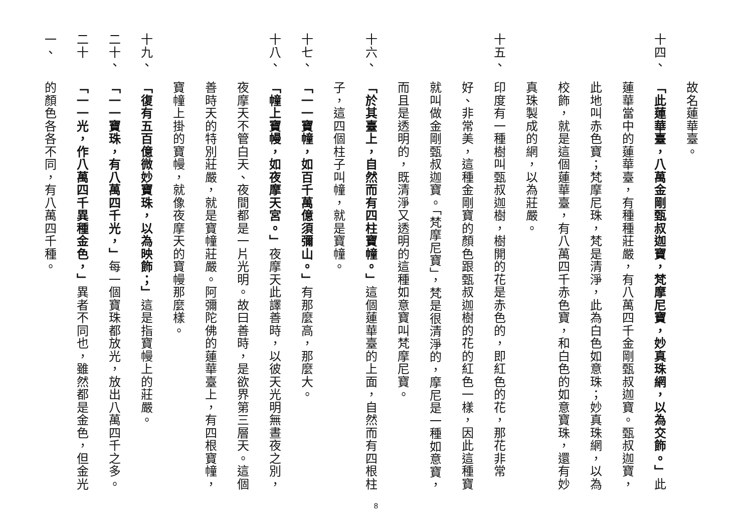故名蓮華臺。
十四、
「此蓮華臺，八萬金剛甄叔迦寶，梵摩尼寶，妙真珠網，以為交飾。」此蓮華當中的蓮華臺，有種種莊嚴，有八萬四千金剛甄叔迦寶。甄叔迦寶，此地叫赤色寶；梵摩尼珠，梵是清淨，此為白色如意珠；妙真珠網，以為校飾，就是這個蓮華臺，有八萬四千赤色寶，和白色的如意寶珠，還有妙真珠製成的網，以為莊嚴。
十五、
印度有一種樹叫甄叔迦樹，樹開的花是赤色的，即紅色的花，那花非常好、非常美，這種金剛寶的顏色跟甄叔迦樹的花的紅色一樣，因此這種寶就叫做金剛甄叔迦寶。「梵摩尼寶」，梵是很清淨的，摩尼是一種如意寶，而且是透明的，既清淨又透明的這種如意寶叫梵摩尼寶。
十六、
「於其臺上，自然而有四柱寶幢。」這個蓮華臺的上面，自然而有四根柱子，這四個柱子叫幢，就是寶幢。
十七、
「一一寶幢，如百千萬億須彌山。」有那麼高，那麼大。
十八、
「幢上寶幔，如夜摩天宮。」夜摩天此譯善時，以彼天光明無晝夜之別，夜摩天不管白天、夜間都是一片光明。故曰善時，是欲界第三層天。這個善時天的特別莊嚴，就是寶幢莊嚴。阿彌陀佛的蓮華臺上，有四根寶幢，寶幢上掛的寶幔，就像夜摩天的寶幔那麼樣。
十九、
「復有五百億微妙寶珠，以為映飾；」這是指寶幔上的莊嚴。
二十、
「一一寶珠，有八萬四千光，」每一個寶珠都放光，放出八萬四千之多。
二十一、
「一一光，作八萬四千異種金色，」異者不同也，雖然都是金色，但金光的顏色各各不同，有八萬四千種。
8